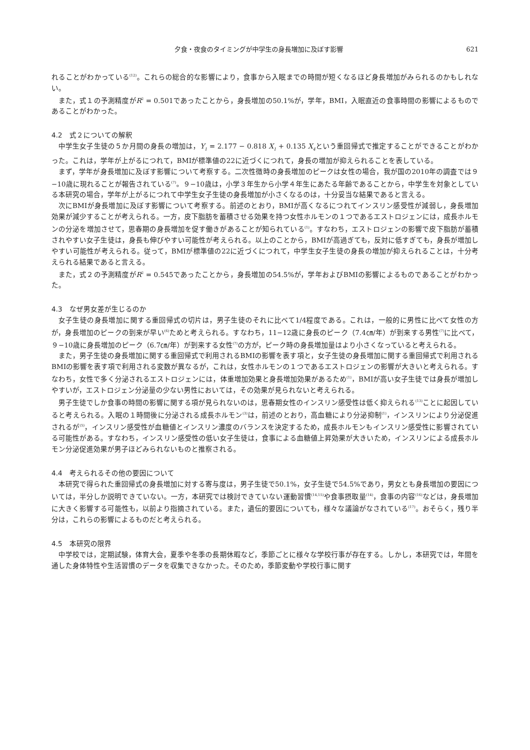夕食・夜食のタイミングが中学生の身長増加に及ぼす影響 621
れることがわかっている<sup>(12)</sup>。これらの総合的な影響により，食事から入眠までの時間が短くなるほど身長増加がみられるのかもしれない。
また，式１の予測精度がR<sup>2</sup> = 0.501であったことから，身長増加の50.1%が，学年，BMI，入眠直近の食事時間の影響によるものであることがわかった。
4.2　式２についての解釈
中学生女子生徒の５か月間の身長の増加は，Y<sub>1</sub> = 2.177 − 0.818 X<sub>1</sub> + 0.135 X<sub>4</sub>という重回帰式で推定することができることがわかった。これは，学年が上がるにつれて，BMIが標準値の22に近づくにつれて，身長の増加が抑えられることを表している。
まず，学年が身長増加に及ぼす影響について考察する。二次性徴時の身長増加のピークは女性の場合，我が国の2010年の調査では９−10歳に現れることが報告されている<sup>(7)</sup>。９−10歳は，小学３年生から小学４年生にあたる年齢であることから，中学生を対象としている本研究の場合，学年が上がるにつれて中学生女子生徒の身長増加が小さくなるのは，十分妥当な結果であると言える。
次にBMIが身長増加に及ぼす影響について考察する。前述のとおり，BMIが高くなるにつれてインスリン感受性が減弱し，身長増加効果が減少することが考えられる。一方，皮下脂肪を蓄積させる効果を持つ女性ホルモンの１つであるエストロジェンには，成長ホルモンの分泌を増加させて，思春期の身長増加を促す働きがあることが知られている<sup>(1)</sup>。すなわち，エストロジェンの影響で皮下脂肪が蓄積されやすい女子生徒は，身長も伸びやすい可能性が考えられる。以上のことから，BMIが高過ぎても，反対に低すぎても，身長が増加しやすい可能性が考えられる。従って，BMIが標準値の22に近づくにつれて，中学生女子生徒の身長の増加が抑えられることは，十分考えられる結果であると言える。
また，式２の予測精度がR<sup>2</sup> = 0.545であったことから，身長増加の54.5%が，学年およびBMIの影響によるものであることがわかった。
4.3　なぜ男女差が生じるのか
女子生徒の身長増加に関する重回帰式の切片は，男子生徒のそれに比べて1/4程度である。これは，一般的に男性に比べて女性の方が，身長増加のピークの到来が早い<sup>(6)</sup>ためと考えられる。すなわち，11−12歳に身長のピーク（7.4㎝/年）が到来する男性<sup>(7)</sup>に比べて，９−10歳に身長増加のピーク（6.7㎝/年）が到来する女性<sup>(7)</sup>の方が，ピーク時の身長増加量はより小さくなっていると考えられる。
また，男子生徒の身長増加に関する重回帰式で利用されるBMIの影響を表す項と，女子生徒の身長増加に関する重回帰式で利用されるBMIの影響を表す項で利用される変数が異なるが，これは，女性ホルモンの１つであるエストロジェンの影響が大きいと考えられる。すなわち，女性で多く分泌されるエストロジェンには，体重増加効果と身長増加効果があるため<sup>(1)</sup>，BMIが高い女子生徒では身長が増加しやすいが，エストロジェン分泌量の少ない男性においては，その効果が見られないと考えられる。
男子生徒でしか食事の時間の影響に関する項が見られないのは，思春期女性のインスリン感受性は低く抑えられる<sup>(13)</sup>ことに起因していると考えられる。入眠の１時間後に分泌される成長ホルモン<sup>(3)</sup>は，前述のとおり，高血糖により分泌抑制<sup>(1)</sup>，インスリンにより分泌促進されるが<sup>(5)</sup>，インスリン感受性が血糖値とインスリン濃度のバランスを決定するため，成長ホルモンもインスリン感受性に影響されている可能性がある。すなわち，インスリン感受性の低い女子生徒は，食事による血糖値上昇効果が大きいため，インスリンによる成長ホルモン分泌促進効果が男子ほどみられないものと推察される。
4.4　考えられるその他の要因について
本研究で得られた重回帰式の身長増加に対する寄与度は，男子生徒で50.1%，女子生徒で54.5%であり，男女とも身長増加の要因については，半分しか説明できていない。一方，本研究では検討できていない運動習慣<sup>(14,15)</sup>や食事摂取量<sup>(14)</sup>，食事の内容<sup>(16)</sup>などは，身長増加に大きく影響する可能性も，以前より指摘されている。また，遺伝的要因についても，様々な議論がなされている<sup>(17)</sup>。おそらく，残り半分は，これらの影響によるものだと考えられる。
4.5　本研究の限界
中学校では，定期試験，体育大会，夏季や冬季の長期休暇など，季節ごとに様々な学校行事が存在する。しかし，本研究では，年間を通した身体特性や生活習慣のデータを収集できなかった。そのため，季節変動や学校行事に関す